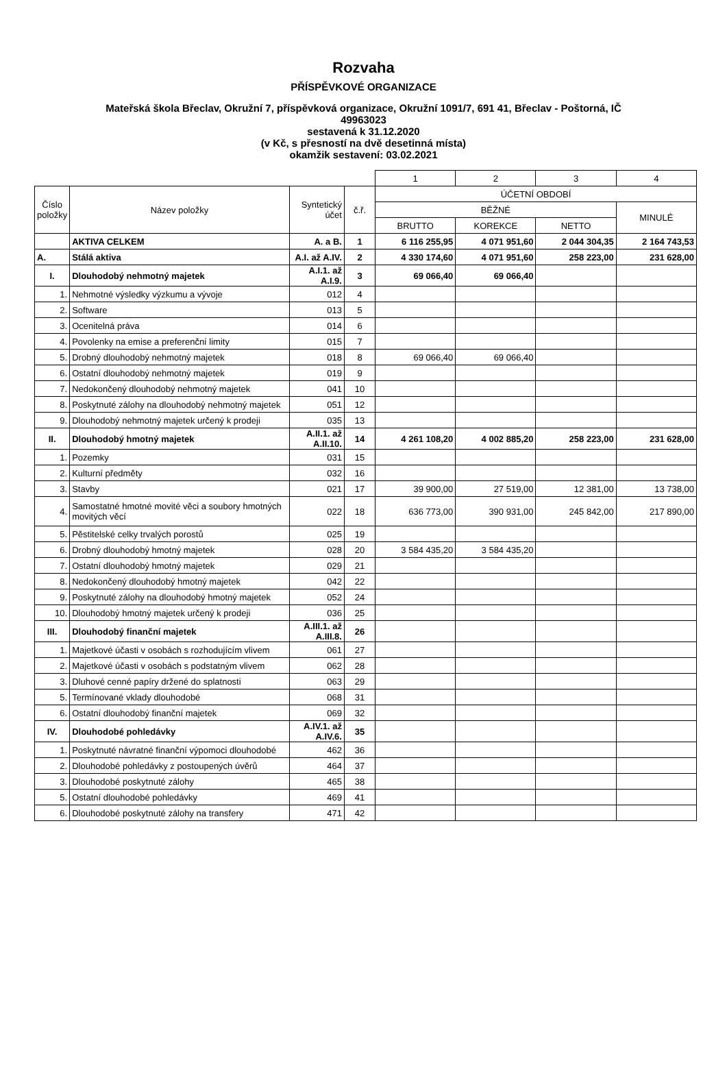Rozvaha
PŘÍSPĚVKOVÉ ORGANIZACE
Mateřská škola Břeclav, Okružní 7, příspěvková organizace, Okružní 1091/7, 691 41, Břeclav - Poštorná, IČ
49963023
sestavená k 31.12.2020
(v Kč, s přesností na dvě desetinná místa)
okamžik sestavení: 03.02.2021
| | | | | 1 | 2 | 3 | 4 |
| Číslo položky | Název položky | Syntetický účet | č.ř. | ÚČETNÍ OBDOBÍ | | | |
| | | | | BĚŽNÉ | | | MINULÉ |
| | | | | BRUTTO | KOREKCE | NETTO | |
| | AKTIVA CELKEM | A. a B. | 1 | 6 116 255,95 | 4 071 951,60 | 2 044 304,35 | 2 164 743,53 |
| A. | Stálá aktiva | A.I. až A.IV. | 2 | 4 330 174,60 | 4 071 951,60 | 258 223,00 | 231 628,00 |
| I. | Dlouhodobý nehmotný majetek | A.I.1. až A.I.9. | 3 | 69 066,40 | 69 066,40 | | |
| 1. | Nehmotné výsledky výzkumu a vývoje | 012 | 4 | | | | |
| 2. | Software | 013 | 5 | | | | |
| 3. | Ocenitelná práva | 014 | 6 | | | | |
| 4. | Povolenky na emise a preferenční limity | 015 | 7 | | | | |
| 5. | Drobný dlouhodobý nehmotný majetek | 018 | 8 | 69 066,40 | 69 066,40 | | |
| 6. | Ostatní dlouhodobý nehmotný majetek | 019 | 9 | | | | |
| 7. | Nedokončený dlouhodobý nehmotný majetek | 041 | 10 | | | | |
| 8. | Poskytnuté zálohy na dlouhodobý nehmotný majetek | 051 | 12 | | | | |
| 9. | Dlouhodobý nehmotný majetek určený k prodeji | 035 | 13 | | | | |
| II. | Dlouhodobý hmotný majetek | A.II.1. až A.II.10. | 14 | 4 261 108,20 | 4 002 885,20 | 258 223,00 | 231 628,00 |
| 1. | Pozemky | 031 | 15 | | | | |
| 2. | Kulturní předměty | 032 | 16 | | | | |
| 3. | Stavby | 021 | 17 | 39 900,00 | 27 519,00 | 12 381,00 | 13 738,00 |
| 4. | Samostatné hmotné movité věci a soubory hmotných movitých věcí | 022 | 18 | 636 773,00 | 390 931,00 | 245 842,00 | 217 890,00 |
| 5. | Pěstitelské celky trvalých porostů | 025 | 19 | | | | |
| 6. | Drobný dlouhodobý hmotný majetek | 028 | 20 | 3 584 435,20 | 3 584 435,20 | | |
| 7. | Ostatní dlouhodobý hmotný majetek | 029 | 21 | | | | |
| 8. | Nedokončený dlouhodobý hmotný majetek | 042 | 22 | | | | |
| 9. | Poskytnuté zálohy na dlouhodobý hmotný majetek | 052 | 24 | | | | |
| 10. | Dlouhodobý hmotný majetek určený k prodeji | 036 | 25 | | | | |
| III. | Dlouhodobý finanční majetek | A.III.1. až A.III.8. | 26 | | | | |
| 1. | Majetkové účasti v osobách s rozhodujícím vlivem | 061 | 27 | | | | |
| 2. | Majetkové účasti v osobách s podstatným vlivem | 062 | 28 | | | | |
| 3. | Dluhové cenné papíry držené do splatnosti | 063 | 29 | | | | |
| 5. | Termínované vklady dlouhodobé | 068 | 31 | | | | |
| 6. | Ostatní dlouhodobý finanční majetek | 069 | 32 | | | | |
| IV. | Dlouhodobé pohledávky | A.IV.1. až A.IV.6. | 35 | | | | |
| 1. | Poskytnuté návratné finanční výpomoci dlouhodobé | 462 | 36 | | | | |
| 2. | Dlouhodobé pohledávky z postoupených úvěrů | 464 | 37 | | | | |
| 3. | Dlouhodobé poskytnuté zálohy | 465 | 38 | | | | |
| 5. | Ostatní dlouhodobé pohledávky | 469 | 41 | | | | |
| 6. | Dlouhodobé poskytnuté zálohy na transfery | 471 | 42 | | | | |